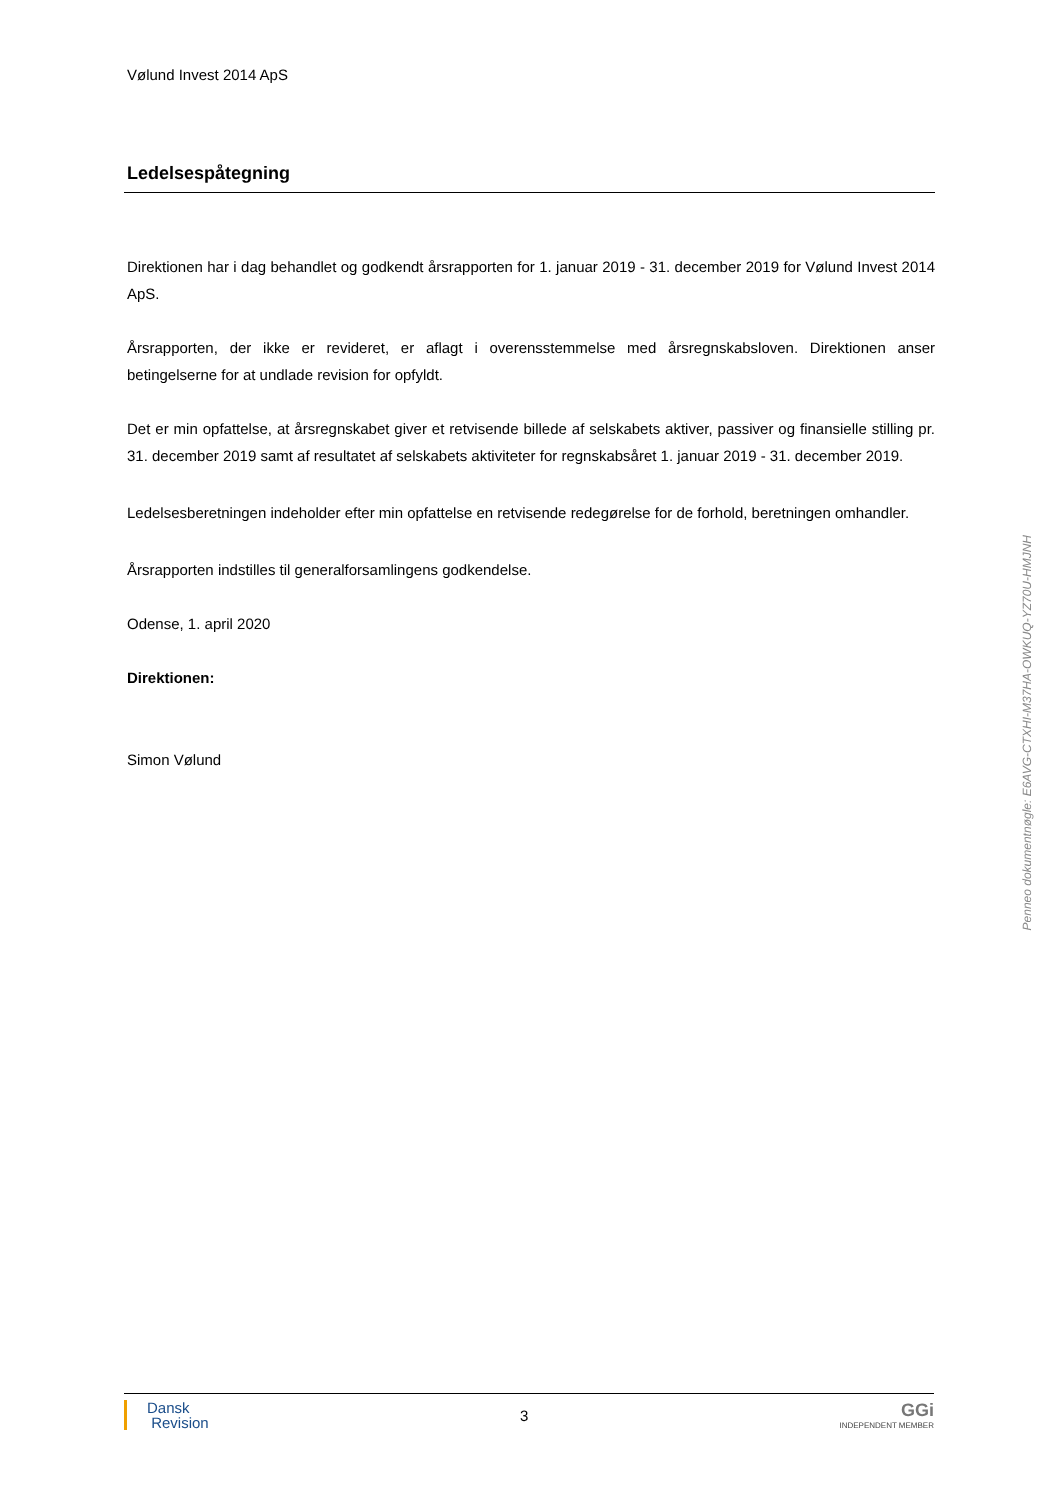Vølund Invest 2014 ApS
Ledelsespåtegning
Direktionen har i dag behandlet og godkendt årsrapporten for 1. januar 2019 - 31. december 2019 for Vølund Invest 2014 ApS.
Årsrapporten, der ikke er revideret, er aflagt i overensstemmelse med årsregnskabsloven. Direktionen anser betingelserne for at undlade revision for opfyldt.
Det er min opfattelse, at årsregnskabet giver et retvisende billede af selskabets aktiver, passiver og finansielle stilling pr. 31. december 2019 samt af resultatet af selskabets aktiviteter for regnskabsåret 1. januar 2019 - 31. december 2019.
Ledelsesberetningen indeholder efter min opfattelse en retvisende redegørelse for de forhold, beretningen omhandler.
Årsrapporten indstilles til generalforsamlingens godkendelse.
Odense, 1. april 2020
Direktionen:
Simon Vølund
Penneo dokumentnøgle: E6AVG-CTXHI-M37HA-OWKUQ-YZ70U-HMJNH
Dansk
Revision
3
GGi
INDEPENDENT MEMBER